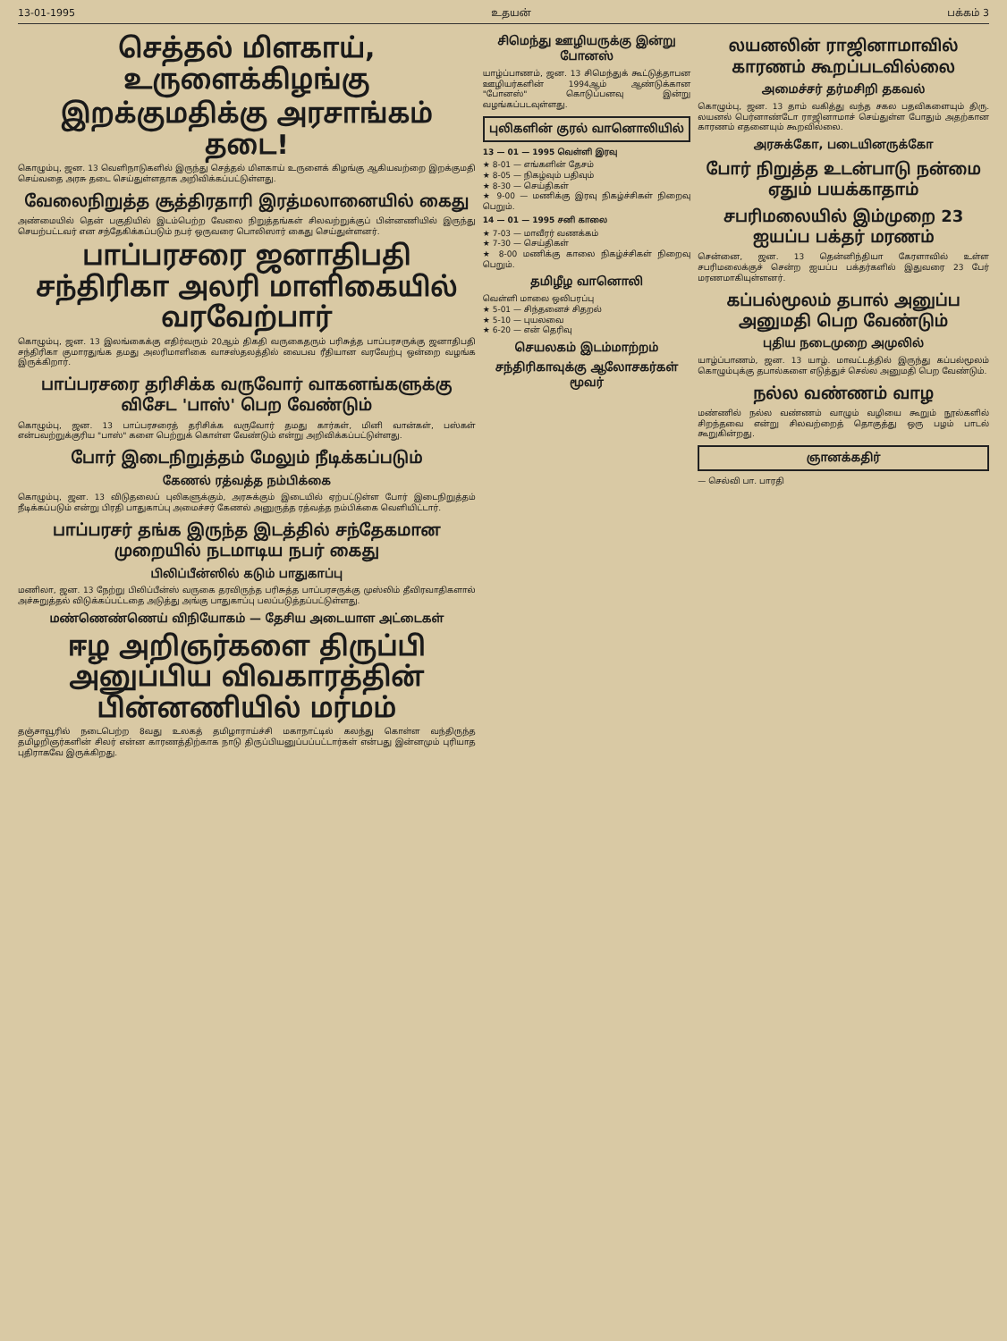13-01-1995 உதயன் பக்கம் 3
செத்தல் மிளகாய், உருளைக்கிழங்கு
இறக்குமதிக்கு அரசாங்கம் தடை!
கொழும்பு, ஜன. 13 வெளிநாடுகளில் இருந்து செத்தல் மிளகாய் உருளைக் கிழங்கு ஆகியவற்றை இறக்குமதி செய்வதை அரசு தடை செய்துள்ளதாக அறிவிக்கப்பட்டுள்ளது.
வேலைநிறுத்த சூத்திரதாரி இரத்மலானையில் கைது
அண்மையில் தென் பகுதியில் இடம்பெற்ற வேலை நிறுத்தங்கள் சிலவற்றுக்குப் பின்னணியில் இருந்து செயற்பட்டவர் என சந்தேகிக்கப்படும் நபர் ஒருவரை பொலிஸார் கைது செய்துள்ளனர்.
பாப்பரசரை ஜனாதிபதி சந்திரிகா அலரி மாளிகையில் வரவேற்பார்
கொழும்பு, ஜன. 13 இலங்கைக்கு எதிர்வரும் 20ஆம் திகதி வருகைதரும் பரிசுத்த பாப்பரசருக்கு ஜனாதிபதி சந்திரிகா குமாரதுங்க தமது அலரிமாளிகை வாசஸ்தலத்தில் வைபவ ரீதியான வரவேற்பு ஒன்றை வழங்க இருக்கிறார்.
பாப்பரசரை தரிசிக்க வருவோர் வாகனங்களுக்கு விசேட 'பாஸ்' பெற வேண்டும்
கொழும்பு, ஜன. 13 பாப்பரசரைத் தரிசிக்க வருவோர் தமது கார்கள், மினி வான்கள், பஸ்கள் என்பவற்றுக்குரிய "பாஸ்" களை பெற்றுக் கொள்ள வேண்டும் என்று அறிவிக்கப்பட்டுள்ளது.
போர் இடைநிறுத்தம் மேலும் நீடிக்கப்படும்
கேணல் ரத்வத்த நம்பிக்கை
கொழும்பு, ஜன. 13 விடுதலைப் புலிகளுக்கும், அரசுக்கும் இடையில் ஏற்பட்டுள்ள போர் இடைநிறுத்தம் நீடிக்கப்படும் என்று பிரதி பாதுகாப்பு அமைச்சர் கேணல் அனுருத்த ரத்வத்த நம்பிக்கை வெளியிட்டார்.
பாப்பரசர் தங்க இருந்த இடத்தில் சந்தேகமான முறையில் நடமாடிய நபர் கைது
பிலிப்பீன்ஸில் கடும் பாதுகாப்பு
மணிலா, ஜன. 13 நேற்று பிலிப்பீன்ஸ் வருகை தரவிருந்த பரிசுத்த பாப்பரசருக்கு முஸ்லிம் தீவிரவாதிகளால் அச்சுறுத்தல் விடுக்கப்பட்டதை அடுத்து அங்கு பாதுகாப்பு பலப்படுத்தப்பட்டுள்ளது.
மண்ணெண்ணெய் விநியோகம் — தேசிய அடையாள அட்டைகள்
ஈழ அறிஞர்களை திருப்பி அனுப்பிய விவகாரத்தின் பின்னணியில் மர்மம்
தஞ்சாவூரில் நடைபெற்ற 8வது உலகத் தமிழாராய்ச்சி மகாநாட்டில் கலந்து கொள்ள வந்திருந்த தமிழறிஞர்களின் சிலர் என்ன காரணத்திற்காக நாடு திருப்பியனுப்பப்பட்டார்கள் என்பது இன்னமும் புரியாத புதிராகவே இருக்கிறது.
சிமெந்து ஊழியருக்கு இன்று போனஸ்
யாழ்ப்பாணம், ஜன. 13 சிமெந்துக் கூட்டுத்தாபன ஊழியர்களின் 1994ஆம் ஆண்டுக்கான "போனஸ்" கொடுப்பனவு இன்று வழங்கப்படவுள்ளது.
புலிகளின் குரல் வானொலியில்
13 — 01 — 1995 வெள்ளி இரவு
★ 8-01 — எங்களின் தேசம்
★ 8-05 — நிகழ்வும் பதிவும்
★ 8-30 — செய்திகள்
★ 9-00 — மணிக்கு இரவு நிகழ்ச்சிகள் நிறைவு பெறும்.
14 — 01 — 1995 சனி காலை
★ 7-03 — மாவீரர் வணக்கம்
★ 7-30 — செய்திகள்
★ 8-00 மணிக்கு காலை நிகழ்ச்சிகள் நிறைவு பெறும்.
தமிழீழ வானொலி
வெள்ளி மாலை ஒலிபரப்பு
★ 5-01 — சிந்தனைச் சிதறல்
★ 5-10 — புயலவை
★ 6-20 — என் தெரிவு
செயலகம் இடம்மாற்றம்
சந்திரிகாவுக்கு ஆலோசகர்கள் மூவர்
லயனலின் ராஜினாமாவில் காரணம் கூறப்படவில்லை
அமைச்சர் தர்மசிறி தகவல்
கொழும்பு, ஜன. 13 தாம் வகித்து வந்த சகல பதவிகளையும் திரு. லயனல் பெர்னாண்டோ ராஜினாமாச் செய்துள்ள போதும் அதற்கான காரணம் எதனையும் கூறவில்லை.
அரசுக்கோ, படையினருக்கோ
போர் நிறுத்த உடன்பாடு நன்மை ஏதும் பயக்காதாம்
சபரிமலையில் இம்முறை 23 ஐயப்ப பக்தர் மரணம்
சென்னை, ஜன. 13 தென்னிந்தியா கேரளாவில் உள்ள சபரிமலைக்குச் சென்ற ஐயப்ப பக்தர்களில் இதுவரை 23 பேர் மரணமாகியுள்ளனர்.
கப்பல்மூலம் தபால் அனுப்ப அனுமதி பெற வேண்டும்
புதிய நடைமுறை அமுலில்
யாழ்ப்பாணம், ஜன. 13 யாழ். மாவட்டத்தில் இருந்து கப்பல்மூலம் கொழும்புக்கு தபால்களை எடுத்துச் செல்ல அனுமதி பெற வேண்டும்.
நல்ல வண்ணம் வாழ
மண்ணில் நல்ல வண்ணம் வாழும் வழியை கூறும் நூல்களில் சிறந்தவை என்று சிலவற்றைத் தொகுத்து ஒரு பழம் பாடல் கூறுகின்றது.
ஞானக்கதிர்
— செல்வி பா. பாரதி